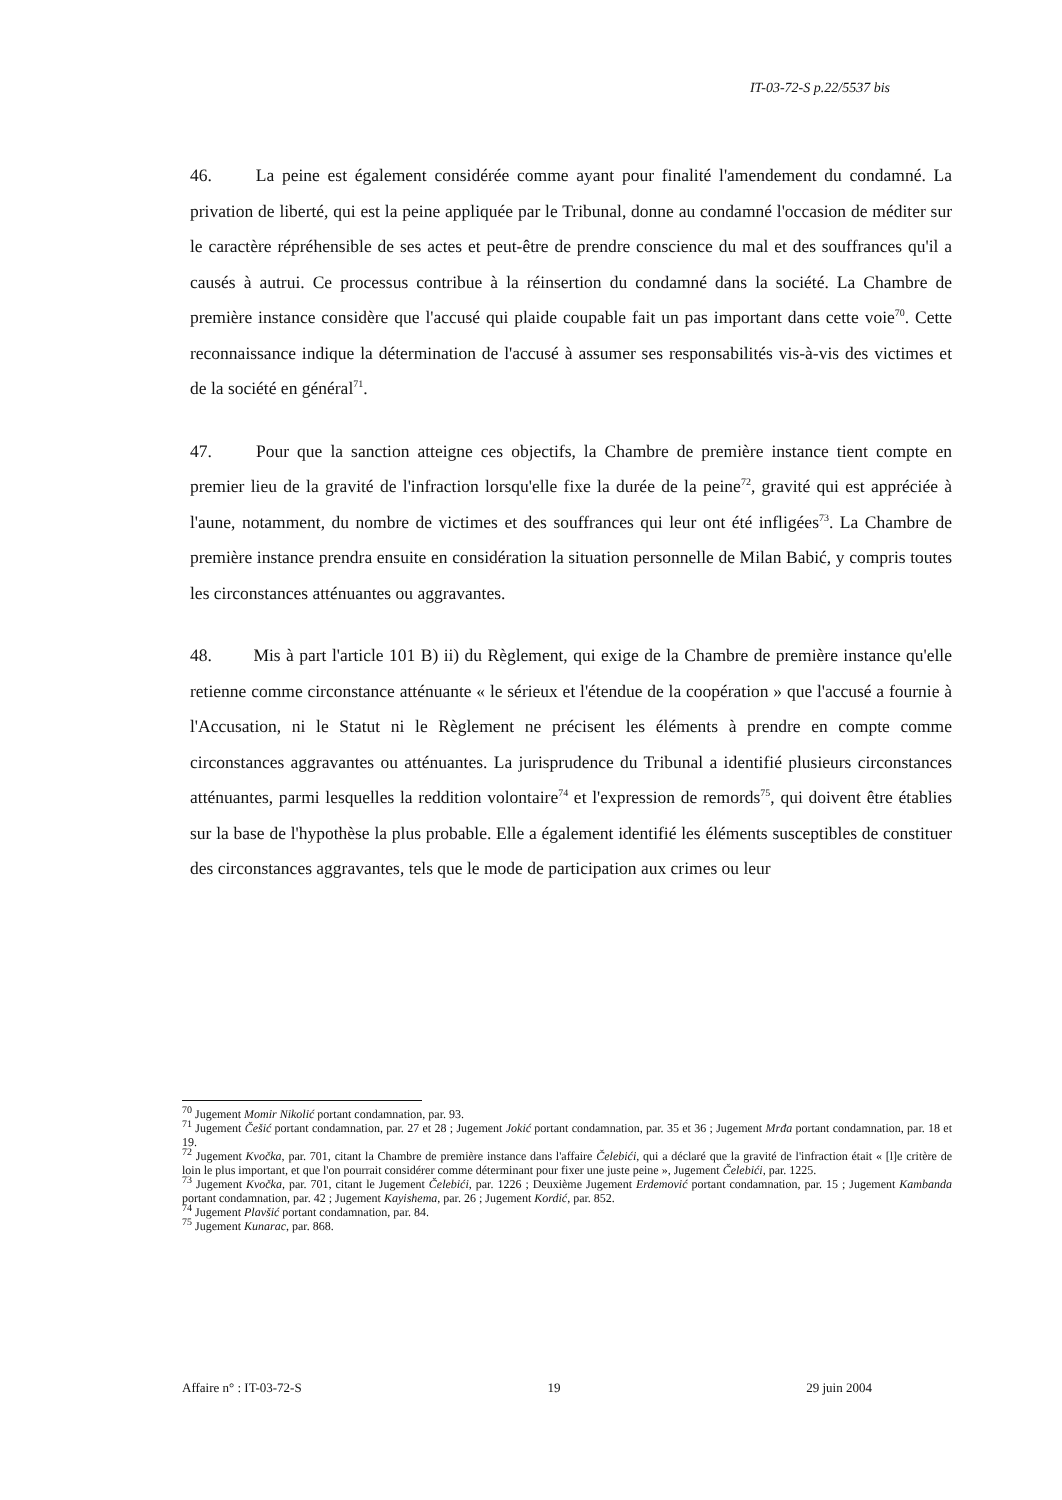IT-03-72-S p.22/5537 bis
46. La peine est également considérée comme ayant pour finalité l'amendement du condamné. La privation de liberté, qui est la peine appliquée par le Tribunal, donne au condamné l'occasion de méditer sur le caractère répréhensible de ses actes et peut-être de prendre conscience du mal et des souffrances qu'il a causés à autrui. Ce processus contribue à la réinsertion du condamné dans la société. La Chambre de première instance considère que l'accusé qui plaide coupable fait un pas important dans cette voie<sup>70</sup>. Cette reconnaissance indique la détermination de l'accusé à assumer ses responsabilités vis-à-vis des victimes et de la société en général<sup>71</sup>.
47. Pour que la sanction atteigne ces objectifs, la Chambre de première instance tient compte en premier lieu de la gravité de l'infraction lorsqu'elle fixe la durée de la peine<sup>72</sup>, gravité qui est appréciée à l'aune, notamment, du nombre de victimes et des souffrances qui leur ont été infligées<sup>73</sup>. La Chambre de première instance prendra ensuite en considération la situation personnelle de Milan Babić, y compris toutes les circonstances atténuantes ou aggravantes.
48. Mis à part l'article 101 B) ii) du Règlement, qui exige de la Chambre de première instance qu'elle retienne comme circonstance atténuante « le sérieux et l'étendue de la coopération » que l'accusé a fournie à l'Accusation, ni le Statut ni le Règlement ne précisent les éléments à prendre en compte comme circonstances aggravantes ou atténuantes. La jurisprudence du Tribunal a identifié plusieurs circonstances atténuantes, parmi lesquelles la reddition volontaire<sup>74</sup> et l'expression de remords<sup>75</sup>, qui doivent être établies sur la base de l'hypothèse la plus probable. Elle a également identifié les éléments susceptibles de constituer des circonstances aggravantes, tels que le mode de participation aux crimes ou leur
<sup>70</sup> Jugement Momir Nikolić portant condamnation, par. 93.
<sup>71</sup> Jugement Češić portant condamnation, par. 27 et 28 ; Jugement Jokić portant condamnation, par. 35 et 36 ; Jugement Mrđa portant condamnation, par. 18 et 19.
<sup>72</sup> Jugement Kvočka, par. 701, citant la Chambre de première instance dans l'affaire Čelebići, qui a déclaré que la gravité de l'infraction était « [l]e critère de loin le plus important, et que l'on pourrait considérer comme déterminant pour fixer une juste peine », Jugement Čelebići, par. 1225.
<sup>73</sup> Jugement Kvočka, par. 701, citant le Jugement Čelebići, par. 1226 ; Deuxième Jugement Erdemović portant condamnation, par. 15 ; Jugement Kambanda portant condamnation, par. 42 ; Jugement Kayishema, par. 26 ; Jugement Kordić, par. 852.
<sup>74</sup> Jugement Plavšić portant condamnation, par. 84.
<sup>75</sup> Jugement Kunarac, par. 868.
Affaire n° : IT-03-72-S 19 29 juin 2004